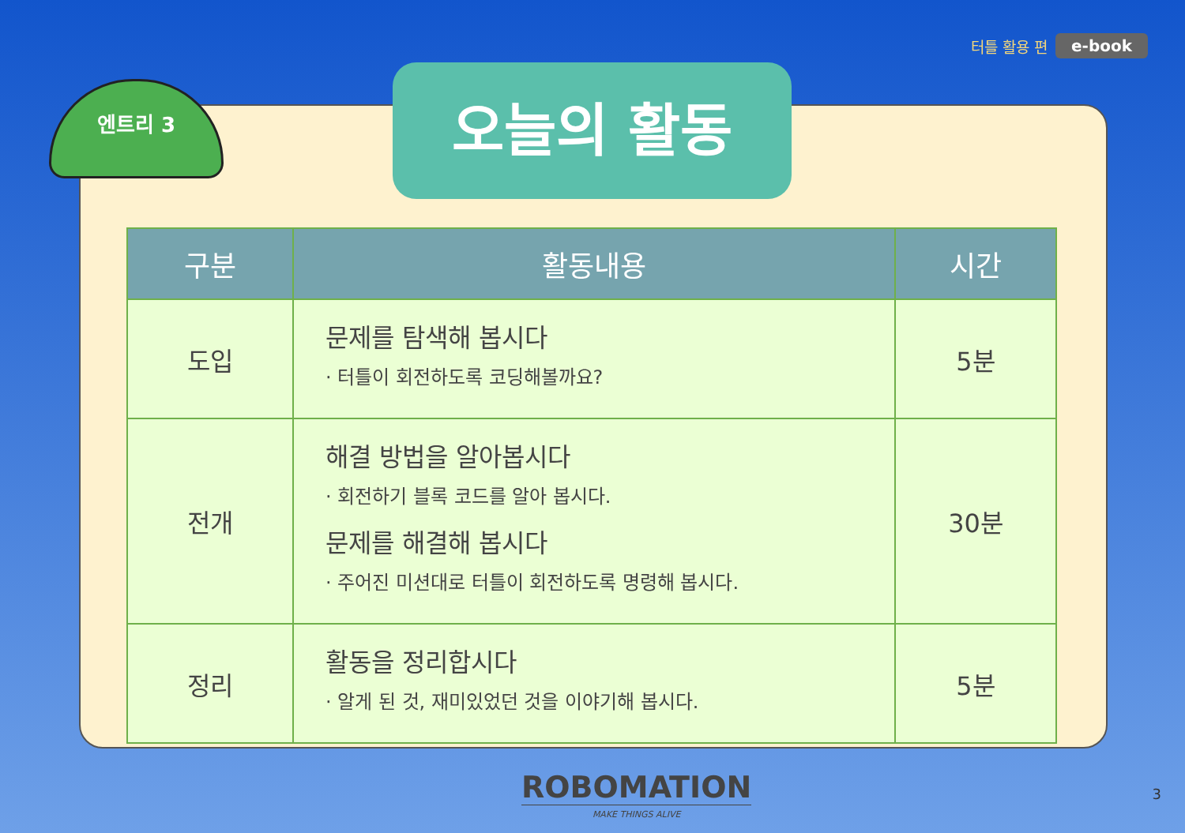터틀 활용 편 e-book
엔트리 3 오늘의 활동
| 구분 | 활동내용 | 시간 |
| --- | --- | --- |
| 도입 | 문제를 탐색해 봅시다 · 터틀이 회전하도록 코딩해볼까요? | 5분 |
| 전개 | 해결 방법을 알아봅시다 · 회전하기 블록 코드를 알아 봅시다. 문제를 해결해 봅시다 · 주어진 미션대로 터틀이 회전하도록 명령해 봅시다. | 30분 |
| 정리 | 활동을 정리합시다 · 알게 된 것, 재미있었던 것을 이야기해 봅시다. | 5분 |
ROBOMATION
MAKE THINGS ALIVE
3